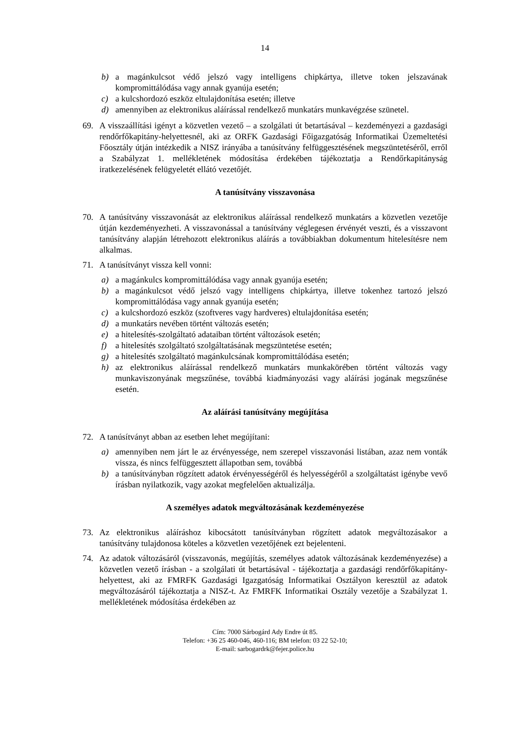14
b) a magánkulcsot védő jelszó vagy intelligens chipkártya, illetve token jelszavának kompromittálódása vagy annak gyanúja esetén;
c) a kulcshordozó eszköz eltulajdonítása esetén; illetve
d) amennyiben az elektronikus aláírással rendelkező munkatárs munkavégzése szünetel.
69. A visszaállítási igényt a közvetlen vezető – a szolgálati út betartásával – kezdeményezi a gazdasági rendőrfőkapitány-helyettesnél, aki az ORFK Gazdasági Főigazgatóság Informatikai Üzemeltetési Főosztály útján intézkedik a NISZ irányába a tanúsítvány felfüggesztésének megszüntetéséről, erről a Szabályzat 1. mellékletének módosítása érdekében tájékoztatja a Rendőrkapitányság iratkezelésének felügyeletét ellátó vezetőjét.
A tanúsítvány visszavonása
70. A tanúsítvány visszavonását az elektronikus aláírással rendelkező munkatárs a közvetlen vezetője útján kezdeményezheti. A visszavonással a tanúsítvány véglegesen érvényét veszti, és a visszavont tanúsítvány alapján létrehozott elektronikus aláírás a továbbiakban dokumentum hitelesítésre nem alkalmas.
71. A tanúsítványt vissza kell vonni:
a) a magánkulcs kompromittálódása vagy annak gyanúja esetén;
b) a magánkulcsot védő jelszó vagy intelligens chipkártya, illetve tokenhez tartozó jelszó kompromittálódása vagy annak gyanúja esetén;
c) a kulcshordozó eszköz (szoftveres vagy hardveres) eltulajdonítása esetén;
d) a munkatárs nevében történt változás esetén;
e) a hitelesítés-szolgáltató adataiban történt változások esetén;
f) a hitelesítés szolgáltató szolgáltatásának megszüntetése esetén;
g) a hitelesítés szolgáltató magánkulcsának kompromittálódása esetén;
h) az elektronikus aláírással rendelkező munkatárs munkakörében történt változás vagy munkaviszonyának megszűnése, továbbá kiadmányozási vagy aláírási jogának megszűnése esetén.
Az aláírási tanúsítvány megújítása
72. A tanúsítványt abban az esetben lehet megújítani:
a) amennyiben nem járt le az érvényessége, nem szerepel visszavonási listában, azaz nem vonták vissza, és nincs felfüggesztett állapotban sem, továbbá
b) a tanúsítványban rögzített adatok érvényességéről és helyességéről a szolgáltatást igénybe vevő írásban nyilatkozik, vagy azokat megfelelően aktualizálja.
A személyes adatok megváltozásának kezdeményezése
73. Az elektronikus aláíráshoz kibocsátott tanúsítványban rögzített adatok megváltozásakor a tanúsítvány tulajdonosa köteles a közvetlen vezetőjének ezt bejelenteni.
74. Az adatok változásáról (visszavonás, megújítás, személyes adatok változásának kezdeményezése) a közvetlen vezető írásban - a szolgálati út betartásával - tájékoztatja a gazdasági rendőrfőkapitány-helyettest, aki az FMRFK Gazdasági Igazgatóság Informatikai Osztályon keresztül az adatok megváltozásáról tájékoztatja a NISZ-t. Az FMRFK Informatikai Osztály vezetője a Szabályzat 1. mellékletének módosítása érdekében az
Cím: 7000 Sárbogárd Ady Endre út 85.
Telefon: +36 25 460-046, 460-116; BM telefon: 03 22 52-10;
E-mail: sarbogardrk@fejer.police.hu